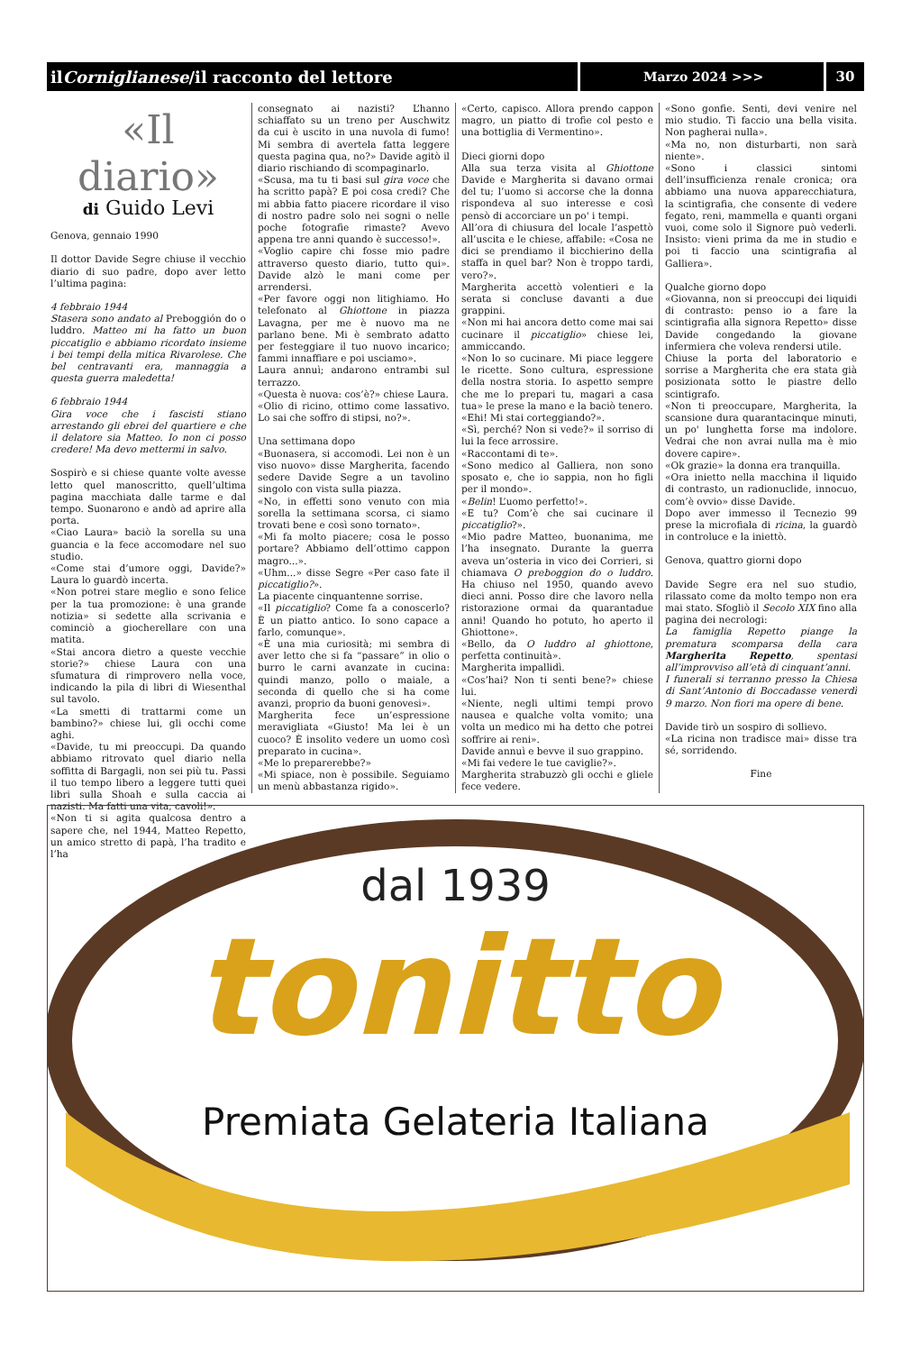il Corniglianese /il racconto del lettore
Marzo 2024 >>> 30
«Il diario»
di Guido Levi
Genova, gennaio 1990
Il dottor Davide Segre chiuse il vecchio diario di suo padre, dopo aver letto l’ultima pagina:
4 febbraio 1944
Stasera sono andato al Preboggión do o luddro. Matteo mi ha fatto un buon piccatiglio e abbiamo ricordato insieme i bei tempi della mitica Rivarolese. Che bel centravanti era, mannaggia a questa guerra maledetta!
6 febbraio 1944
Gira voce che i fascisti stiano arrestando gli ebrei del quartiere e che il delatore sia Matteo. Io non ci posso credere! Ma devo mettermi in salvo.
Sospirò e si chiese quante volte avesse letto quel manoscritto, quell’ultima pagina macchiata dalle tarme e dal tempo. Suonarono e andò ad aprire alla porta.
«Ciao Laura» baciò la sorella su una guancia e la fece accomodare nel suo studio.
«Come stai d’umore oggi, Davide?» Laura lo guardò incerta.
«Non potrei stare meglio e sono felice per la tua promozione: è una grande notizia» si sedette alla scrivania e cominciò a giocherellare con una matita.
«Stai ancora dietro a queste vecchie storie?» chiese Laura con una sfumatura di rimprovero nella voce, indicando la pila di libri di Wiesenthal sul tavolo.
«La smetti di trattarmi come un bambino?» chiese lui, gli occhi come aghi.
«Davide, tu mi preoccupi. Da quando abbiamo ritrovato quel diario nella soffitta di Bargagli, non sei più tu. Passi il tuo tempo libero a leggere tutti quei libri sulla Shoah e sulla caccia ai nazisti. Ma fatti una vita, cavoli!».
«Non ti si agita qualcosa dentro a sapere che, nel 1944, Matteo Repetto, un amico stretto di papà, l’ha tradito e l’ha
consegnato ai nazisti? L’hanno schiaffato su un treno per Auschwitz da cui è uscito in una nuvola di fumo! Mi sembra di avertela fatta leggere questa pagina qua, no?» Davide agitò il diario rischiando di scompaginarlo.
«Scusa, ma tu ti basi sul gira voce che ha scritto papà? E poi cosa credi? Che mi abbia fatto piacere ricordare il viso di nostro padre solo nei sogni o nelle poche fotografie rimaste? Avevo appena tre anni quando è successo!».
«Voglio capire chi fosse mio padre attraverso questo diario, tutto qui». Davide alzò le mani come per arrendersi.
«Per favore oggi non litighiamo. Ho telefonato al Ghiottone in piazza Lavagna, per me è nuovo ma ne parlano bene. Mi è sembrato adatto per festeggiare il tuo nuovo incarico; fammi innaffiare e poi usciamo».
Laura annuì; andarono entrambi sul terrazzo.
«Questa è nuova: cos’è?» chiese Laura.
«Olio di ricino, ottimo come lassativo. Lo sai che soffro di stipsi, no?».
Una settimana dopo
«Buonasera, si accomodi. Lei non è un viso nuovo» disse Margherita, facendo sedere Davide Segre a un tavolino singolo con vista sulla piazza.
«No, in effetti sono venuto con mia sorella la settimana scorsa, ci siamo trovati bene e così sono tornato».
«Mi fa molto piacere; cosa le posso portare? Abbiamo dell’ottimo cappon magro...».
«Uhm...» disse Segre «Per caso fate il piccatiglio?».
La piacente cinquantenne sorrise.
«Il piccatiglio? Come fa a conoscerlo? È un piatto antico. Io sono capace a farlo, comunque».
«È una mia curiosità; mi sembra di aver letto che si fa “passare” in olio o burro le carni avanzate in cucina: quindi manzo, pollo o maiale, a seconda di quello che si ha come avanzi, proprio da buoni genovesi».
Margherita fece un’espressione meravigliata «Giusto! Ma lei è un cuoco? È insolito vedere un uomo così preparato in cucina».
«Me lo preparerebbe?»
«Mi spiace, non è possibile. Seguiamo un menù abbastanza rigido».
«Certo, capisco. Allora prendo cappon magro, un piatto di trofie col pesto e una bottiglia di Vermentino».
Dieci giorni dopo
Alla sua terza visita al Ghiottone Davide e Margherita si davano ormai del tu; l’uomo si accorse che la donna rispondeva al suo interesse e così pensò di accorciare un po' i tempi.
All’ora di chiusura del locale l’aspettò all’uscita e le chiese, affabile: «Cosa ne dici se prendiamo il bicchierino della staffa in quel bar? Non è troppo tardi, vero?».
Margherita accettò volentieri e la serata si concluse davanti a due grappini.
«Non mi hai ancora detto come mai sai cucinare il piccatiglio» chiese lei, ammiccando.
«Non lo so cucinare. Mi piace leggere le ricette. Sono cultura, espressione della nostra storia. Io aspetto sempre che me lo prepari tu, magari a casa tua» le prese la mano e la baciò tenero.
«Ehi! Mi stai corteggiando?».
«Sì, perché? Non si vede?» il sorriso di lui la fece arrossire.
«Raccontami di te».
«Sono medico al Galliera, non sono sposato e, che io sappia, non ho figli per il mondo».
«Belin! L’uomo perfetto!».
«E tu? Com’è che sai cucinare il piccatiglio?».
«Mio padre Matteo, buonanima, me l’ha insegnato. Durante la guerra aveva un’osteria in vico dei Corrieri, si chiamava O preboggion do o luddro. Ha chiuso nel 1950, quando avevo dieci anni. Posso dire che lavoro nella ristorazione ormai da quarantadue anni! Quando ho potuto, ho aperto il Ghiottone».
«Bello, da O luddro al ghiottone, perfetta continuità».
Margherita impallidì.
«Cos’hai? Non ti senti bene?» chiese lui.
«Niente, negli ultimi tempi provo nausea e qualche volta vomito; una volta un medico mi ha detto che potrei soffrire ai reni».
Davide annuì e bevve il suo grappino.
«Mi fai vedere le tue caviglie?».
Margherita strabuzzò gli occhi e gliele fece vedere.
«Sono gonfie. Senti, devi venire nel mio studio. Ti faccio una bella visita. Non pagherai nulla».
«Ma no, non disturbarti, non sarà niente».
«Sono i classici sintomi dell’insufficienza renale cronica; ora abbiamo una nuova apparecchiatura, la scintigrafia, che consente di vedere fegato, reni, mammella e quanti organi vuoi, come solo il Signore può vederli. Insisto: vieni prima da me in studio e poi ti faccio una scintigrafia al Galliera».
Qualche giorno dopo
«Giovanna, non si preoccupi dei liquidi di contrasto: penso io a fare la scintigrafia alla signora Repetto» disse Davide congedando la giovane infermiera che voleva rendersi utile.
Chiuse la porta del laboratorio e sorrise a Margherita che era stata già posizionata sotto le piastre dello scintigrafo.
«Non ti preoccupare, Margherita, la scansione dura quarantacinque minuti, un po' lunghetta forse ma indolore. Vedrai che non avrai nulla ma è mio dovere capire».
«Ok grazie» la donna era tranquilla.
«Ora inietto nella macchina il liquido di contrasto, un radionuclide, innocuo, com’è ovvio» disse Davide.
Dopo aver immesso il Tecnezio 99 prese la microfiala di ricina, la guardò in controluce e la iniettò.
Genova, quattro giorni dopo
Davide Segre era nel suo studio, rilassato come da molto tempo non era mai stato. Sfogliò il Secolo XIX fino alla pagina dei necrologi:
La famiglia Repetto piange la prematura scomparsa della cara Margherita Repetto, spentasi all’improvviso all’età di cinquant’anni.
I funerali si terranno presso la Chiesa di Sant’Antonio di Boccadasse venerdì 9 marzo. Non fiori ma opere di bene.
Davide tirò un sospiro di sollievo.
«La ricina non tradisce mai» disse tra sé, sorridendo.
Fine
dal 1939
tonitto
Premiata Gelateria Italiana